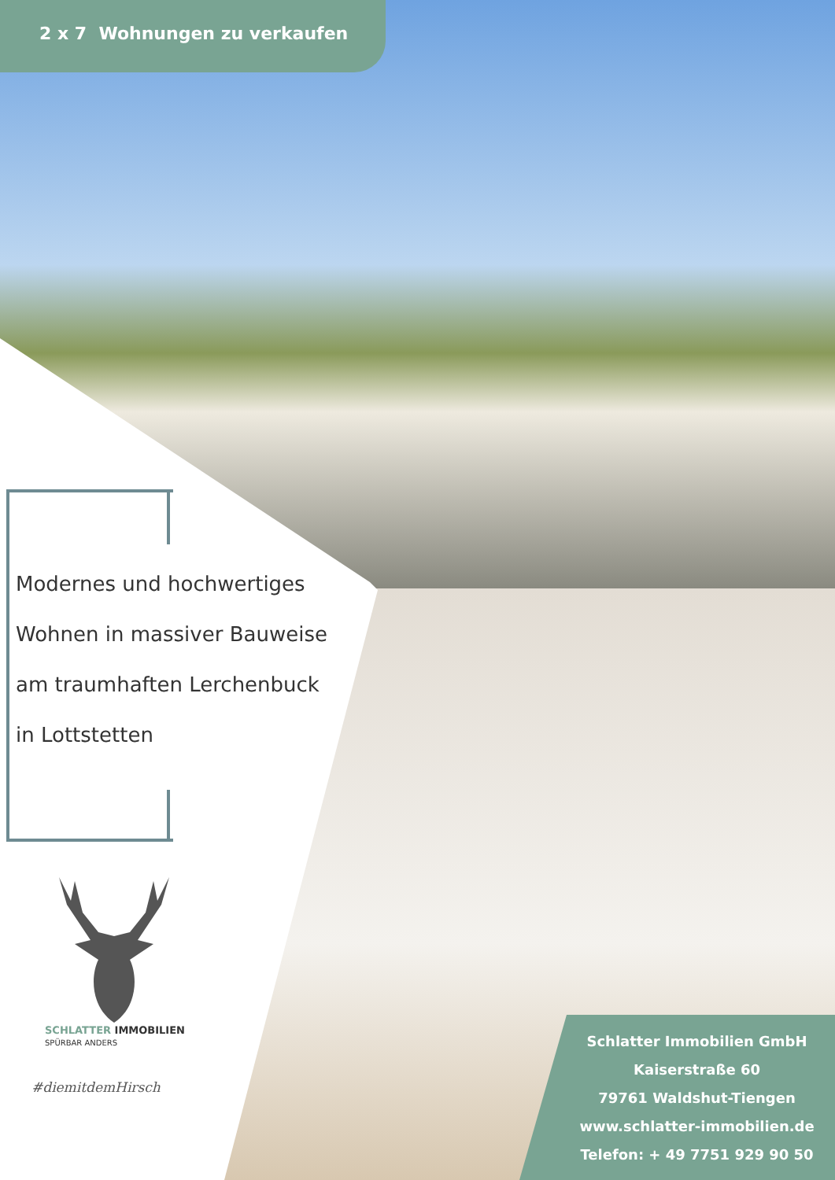2 x 7 Wohnungen zu verkaufen
Modernes und hochwertiges
Wohnen in massiver Bauweise
am traumhaften Lerchenbuck
in Lottstetten
SCHLATTER IMMOBILIEN
SPÜRBAR ANDERS
#diemitdemHirsch
Schlatter Immobilien GmbH
Kaiserstraße 60
79761 Waldshut-Tiengen
www.schlatter-immobilien.de
Telefon: + 49 7751 929 90 50